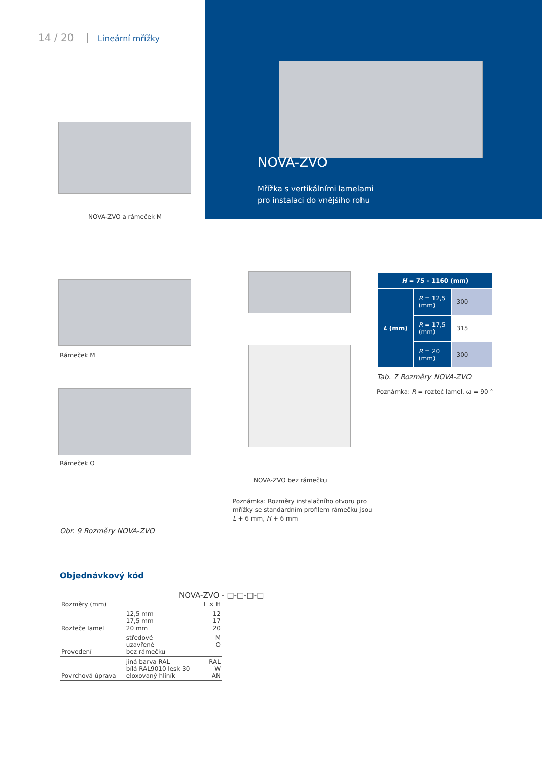14 / 20 Lineární mřížky
NOVA-ZVO
Mřížka s vertikálními lamelami
pro instalaci do vnějšího rohu
NOVA-ZVO a rámeček M
Rámeček M
Rámeček O
NOVA-ZVO bez rámečku
Poznámka: Rozměry instalačního otvoru pro
mřížky se standardním profilem rámečku jsou
L + 6 mm, H + 6 mm
Obr. 9 Rozměry NOVA-ZVO
| H = 75 - 1160 (mm) | | |
| --- | --- | --- |
| L (mm) | R = 12,5 (mm) | 300 |
| | R = 17,5 (mm) | 315 |
| | R = 20 (mm) | 300 |
Tab. 7 Rozměry NOVA-ZVO
Poznámka: R = rozteč lamel, ω = 90 °
Objednávkový kód
NOVA-ZVO - □-□-□-□
| Rozměry (mm) | | L × H |
| Rozteče lamel | 12,5 mm 17,5 mm 20 mm | 12 17 20 |
| Provedení | středové uzavřené bez rámečku | M O |
| Povrchová úprava | jiná barva RAL bílá RAL9010 lesk 30 eloxovaný hliník | RAL W AN |